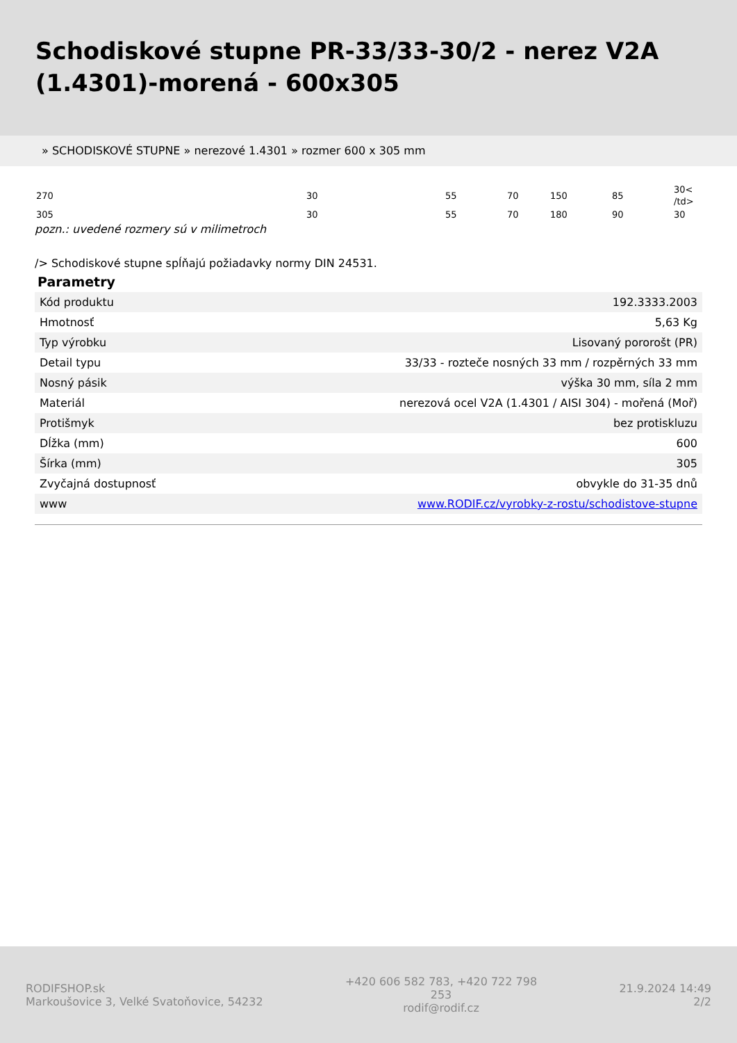Schodiskové stupne PR-33/33-30/2 - nerez V2A (1.4301)-morená - 600x305
» SCHODISKOVÉ STUPNE » nerezové 1.4301 » rozmer 600 x 305 mm
| 270 | 30 | 55 | 70 | 150 | 85 | 30< /td> |
| 305 | 30 | 55 | 70 | 180 | 90 | 30 |
pozn.: uvedené rozmery sú v milimetroch
/> Schodiskové stupne spĺňajú požiadavky normy DIN 24531.
Parametry
| Kód produktu | 192.3333.2003 |
| Hmotnosť | 5,63 Kg |
| Typ výrobku | Lisovaný pororošt (PR) |
| Detail typu | 33/33 - rozteče nosných 33 mm / rozpěrných 33 mm |
| Nosný pásik | výška 30 mm, síla 2 mm |
| Materiál | nerezová ocel V2A (1.4301 / AISI 304) - mořená (Moř) |
| Protišmyk | bez protiskluzu |
| Dĺžka (mm) | 600 |
| Šírka (mm) | 305 |
| Zvyčajná dostupnosť | obvykle do 31-35 dnů |
| www | www.RODIF.cz/vyrobky-z-rostu/schodistove-stupne |
RODIFSHOP.sk
Markoušovice 3, Velké Svatoňovice, 54232
+420 606 582 783, +420 722 798 253
rodif@rodif.cz
21.9.2024 14:49
2/2